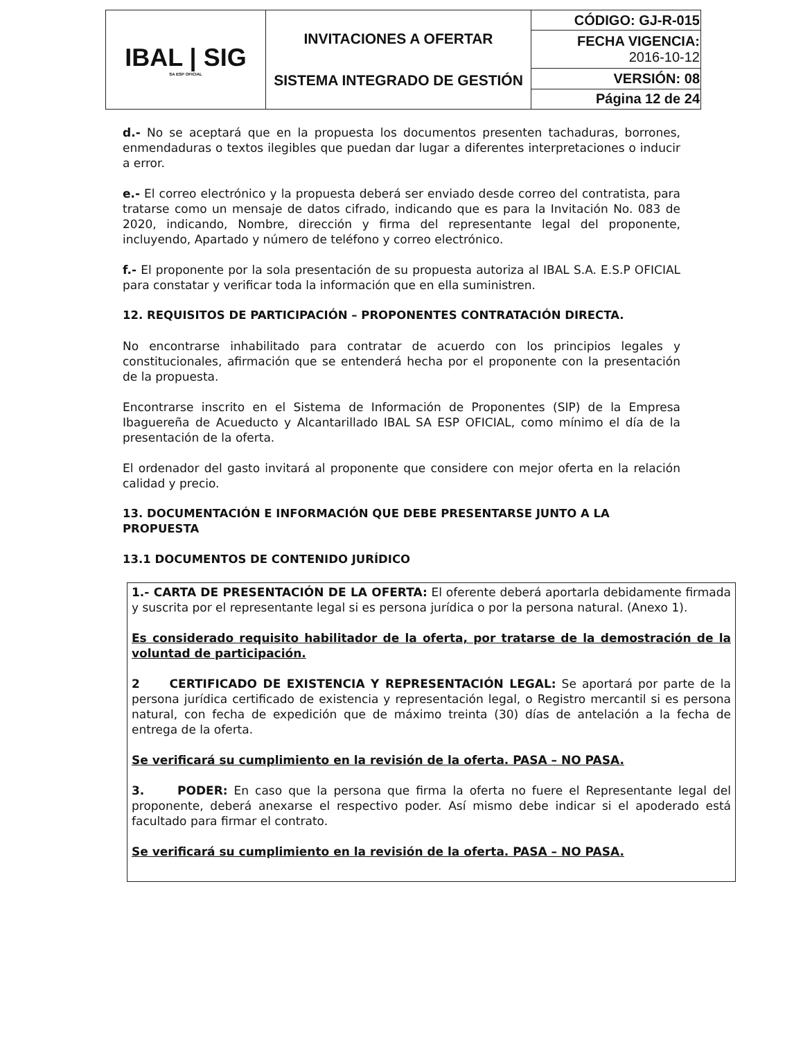| IBAL / SIG SA ESP OFICIAL | INVITACIONES A OFERTAR SISTEMA INTEGRADO DE GESTIÓN | CÓDIGO: GJ-R-015 |
| | | FECHA VIGENCIA: 2016-10-12 |
| | | VERSIÓN: 08 |
| | | Página 12 de 24 |
d.- No se aceptará que en la propuesta los documentos presenten tachaduras, borrones, enmendaduras o textos ilegibles que puedan dar lugar a diferentes interpretaciones o inducir a error.
e.- El correo electrónico y la propuesta deberá ser enviado desde correo del contratista, para tratarse como un mensaje de datos cifrado, indicando que es para la Invitación No. 083 de 2020, indicando, Nombre, dirección y firma del representante legal del proponente, incluyendo, Apartado y número de teléfono y correo electrónico.
f.- El proponente por la sola presentación de su propuesta autoriza al IBAL S.A. E.S.P OFICIAL para constatar y verificar toda la información que en ella suministren.
12. REQUISITOS DE PARTICIPACIÓN – PROPONENTES CONTRATACIÓN DIRECTA.
No encontrarse inhabilitado para contratar de acuerdo con los principios legales y constitucionales, afirmación que se entenderá hecha por el proponente con la presentación de la propuesta.
Encontrarse inscrito en el Sistema de Información de Proponentes (SIP) de la Empresa Ibaguereña de Acueducto y Alcantarillado IBAL SA ESP OFICIAL, como mínimo el día de la presentación de la oferta.
El ordenador del gasto invitará al proponente que considere con mejor oferta en la relación calidad y precio.
13. DOCUMENTACIÓN E INFORMACIÓN QUE DEBE PRESENTARSE JUNTO A LA PROPUESTA
13.1 DOCUMENTOS DE CONTENIDO JURÍDICO
1.- CARTA DE PRESENTACIÓN DE LA OFERTA: El oferente deberá aportarla debidamente firmada y suscrita por el representante legal si es persona jurídica o por la persona natural. (Anexo 1).
Es considerado requisito habilitador de la oferta, por tratarse de la demostración de la voluntad de participación.
2 CERTIFICADO DE EXISTENCIA Y REPRESENTACIÓN LEGAL: Se aportará por parte de la persona jurídica certificado de existencia y representación legal, o Registro mercantil si es persona natural, con fecha de expedición que de máximo treinta (30) días de antelación a la fecha de entrega de la oferta.
Se verificará su cumplimiento en la revisión de la oferta. PASA – NO PASA.
3. PODER: En caso que la persona que firma la oferta no fuere el Representante legal del proponente, deberá anexarse el respectivo poder. Así mismo debe indicar si el apoderado está facultado para firmar el contrato.
Se verificará su cumplimiento en la revisión de la oferta. PASA – NO PASA.